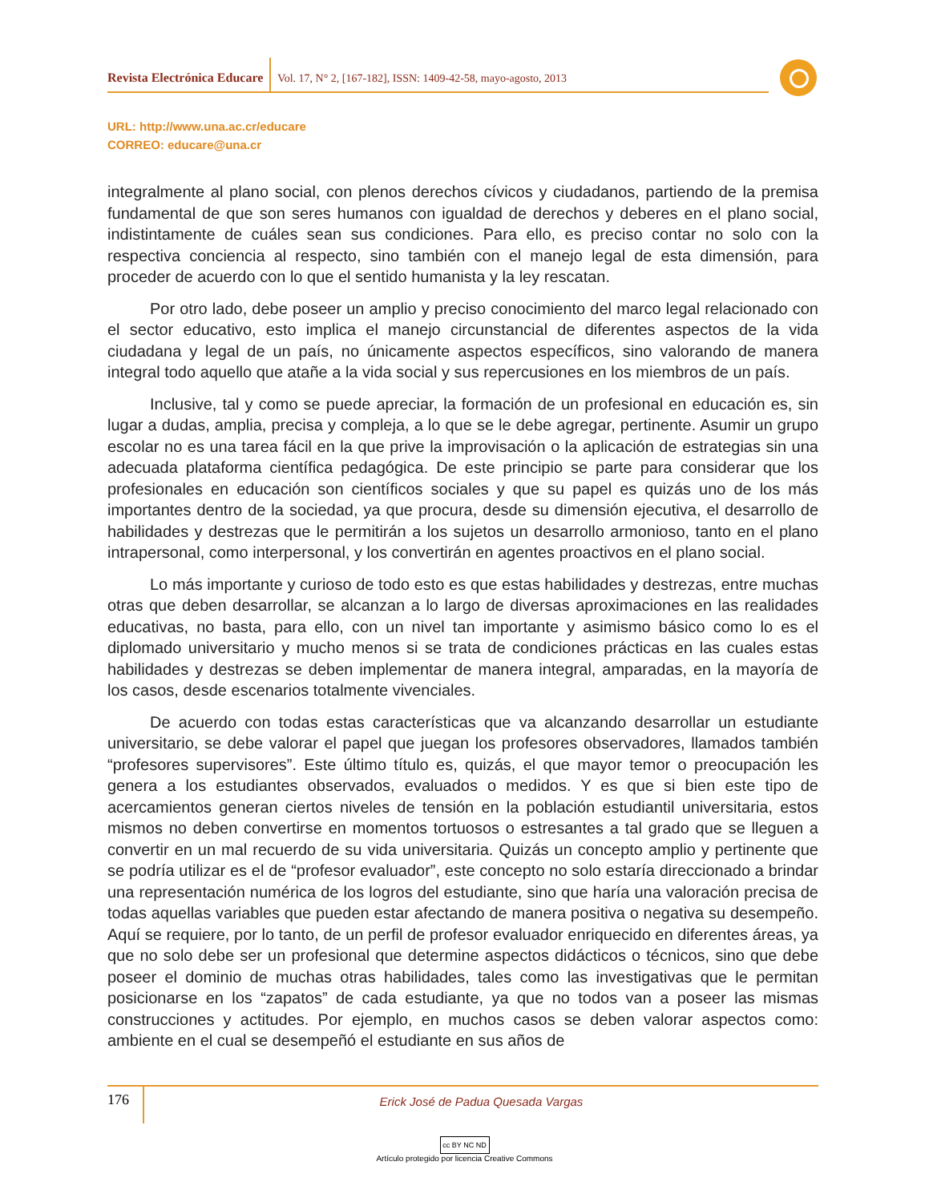Revista Electrónica Educare
Vol. 17, N° 2, [167-182], ISSN: 1409-42-58, mayo-agosto, 2013
URL: http://www.una.ac.cr/educare
CORREO: educare@una.cr
integralmente al plano social, con plenos derechos cívicos y ciudadanos, partiendo de la premisa fundamental de que son seres humanos con igualdad de derechos y deberes en el plano social, indistintamente de cuáles sean sus condiciones. Para ello, es preciso contar no solo con la respectiva conciencia al respecto, sino también con el manejo legal de esta dimensión, para proceder de acuerdo con lo que el sentido humanista y la ley rescatan.
Por otro lado, debe poseer un amplio y preciso conocimiento del marco legal relacionado con el sector educativo, esto implica el manejo circunstancial de diferentes aspectos de la vida ciudadana y legal de un país, no únicamente aspectos específicos, sino valorando de manera integral todo aquello que atañe a la vida social y sus repercusiones en los miembros de un país.
Inclusive, tal y como se puede apreciar, la formación de un profesional en educación es, sin lugar a dudas, amplia, precisa y compleja, a lo que se le debe agregar, pertinente. Asumir un grupo escolar no es una tarea fácil en la que prive la improvisación o la aplicación de estrategias sin una adecuada plataforma científica pedagógica. De este principio se parte para considerar que los profesionales en educación son científicos sociales y que su papel es quizás uno de los más importantes dentro de la sociedad, ya que procura, desde su dimensión ejecutiva, el desarrollo de habilidades y destrezas que le permitirán a los sujetos un desarrollo armonioso, tanto en el plano intrapersonal, como interpersonal, y los convertirán en agentes proactivos en el plano social.
Lo más importante y curioso de todo esto es que estas habilidades y destrezas, entre muchas otras que deben desarrollar, se alcanzan a lo largo de diversas aproximaciones en las realidades educativas, no basta, para ello, con un nivel tan importante y asimismo básico como lo es el diplomado universitario y mucho menos si se trata de condiciones prácticas en las cuales estas habilidades y destrezas se deben implementar de manera integral, amparadas, en la mayoría de los casos, desde escenarios totalmente vivenciales.
De acuerdo con todas estas características que va alcanzando desarrollar un estudiante universitario, se debe valorar el papel que juegan los profesores observadores, llamados también “profesores supervisores”. Este último título es, quizás, el que mayor temor o preocupación les genera a los estudiantes observados, evaluados o medidos. Y es que si bien este tipo de acercamientos generan ciertos niveles de tensión en la población estudiantil universitaria, estos mismos no deben convertirse en momentos tortuosos o estresantes a tal grado que se lleguen a convertir en un mal recuerdo de su vida universitaria. Quizás un concepto amplio y pertinente que se podría utilizar es el de “profesor evaluador”, este concepto no solo estaría direccionado a brindar una representación numérica de los logros del estudiante, sino que haría una valoración precisa de todas aquellas variables que pueden estar afectando de manera positiva o negativa su desempeño. Aquí se requiere, por lo tanto, de un perfil de profesor evaluador enriquecido en diferentes áreas, ya que no solo debe ser un profesional que determine aspectos didácticos o técnicos, sino que debe poseer el dominio de muchas otras habilidades, tales como las investigativas que le permitan posicionarse en los “zapatos” de cada estudiante, ya que no todos van a poseer las mismas construcciones y actitudes. Por ejemplo, en muchos casos se deben valorar aspectos como: ambiente en el cual se desempeñó el estudiante en sus años de
176
Erick José de Padua Quesada Vargas
cc BY NC ND
Artículo protegido por licencia Creative Commons